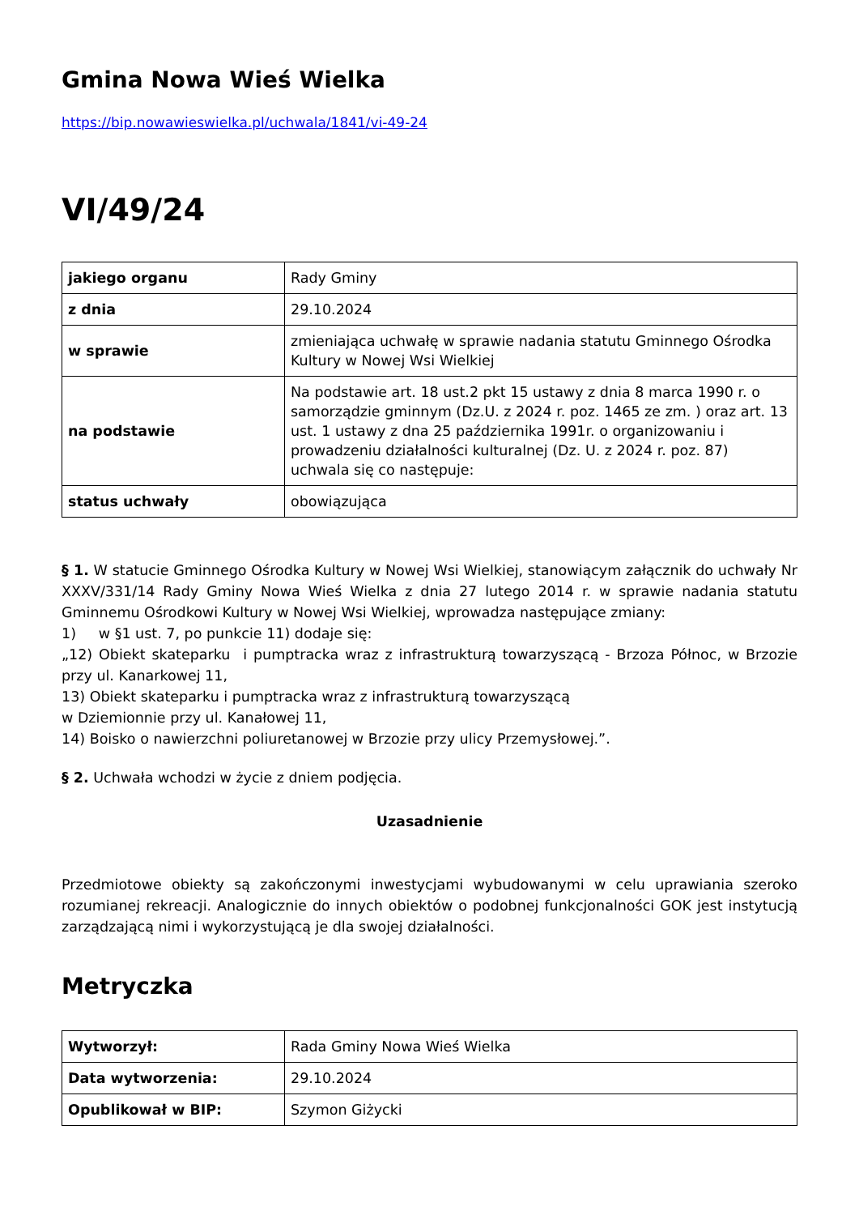Gmina Nowa Wieś Wielka
https://bip.nowawieswielka.pl/uchwala/1841/vi-49-24
VI/49/24
| jakiego organu | Rady Gminy |
| z dnia | 29.10.2024 |
| w sprawie | zmieniająca uchwałę w sprawie nadania statutu Gminnego Ośrodka Kultury w Nowej Wsi Wielkiej |
| na podstawie | Na podstawie art. 18 ust.2 pkt 15 ustawy z dnia 8 marca 1990 r. o samorządzie gminnym (Dz.U. z 2024 r. poz. 1465 ze zm. ) oraz art. 13 ust. 1 ustawy z dna 25 października 1991r. o organizowaniu i prowadzeniu działalności kulturalnej (Dz. U. z 2024 r. poz. 87) uchwala się co następuje: |
| status uchwały | obowiązująca |
§ 1. W statucie Gminnego Ośrodka Kultury w Nowej Wsi Wielkiej, stanowiącym załącznik do uchwały Nr XXXV/331/14 Rady Gminy Nowa Wieś Wielka z dnia 27 lutego 2014 r. w sprawie nadania statutu Gminnemu Ośrodkowi Kultury w Nowej Wsi Wielkiej, wprowadza następujące zmiany:
1) w §1 ust. 7, po punkcie 11) dodaje się:
„12) Obiekt skateparku i pumptracka wraz z infrastrukturą towarzyszącą - Brzoza Północ, w Brzozie przy ul. Kanarkowej 11,
13) Obiekt skateparku i pumptracka wraz z infrastrukturą towarzyszącą
w Dziemionnie przy ul. Kanałowej 11,
14) Boisko o nawierzchni poliuretanowej w Brzozie przy ulicy Przemysłowej.”.
§ 2. Uchwała wchodzi w życie z dniem podjęcia.
Uzasadnienie
Przedmiotowe obiekty są zakończonymi inwestycjami wybudowanymi w celu uprawiania szeroko rozumianej rekreacji. Analogicznie do innych obiektów o podobnej funkcjonalności GOK jest instytucją zarządzającą nimi i wykorzystującą je dla swojej działalności.
Metryczka
| Wytworzył: | Rada Gminy Nowa Wieś Wielka |
| Data wytworzenia: | 29.10.2024 |
| Opublikował w BIP: | Szymon Giżycki |